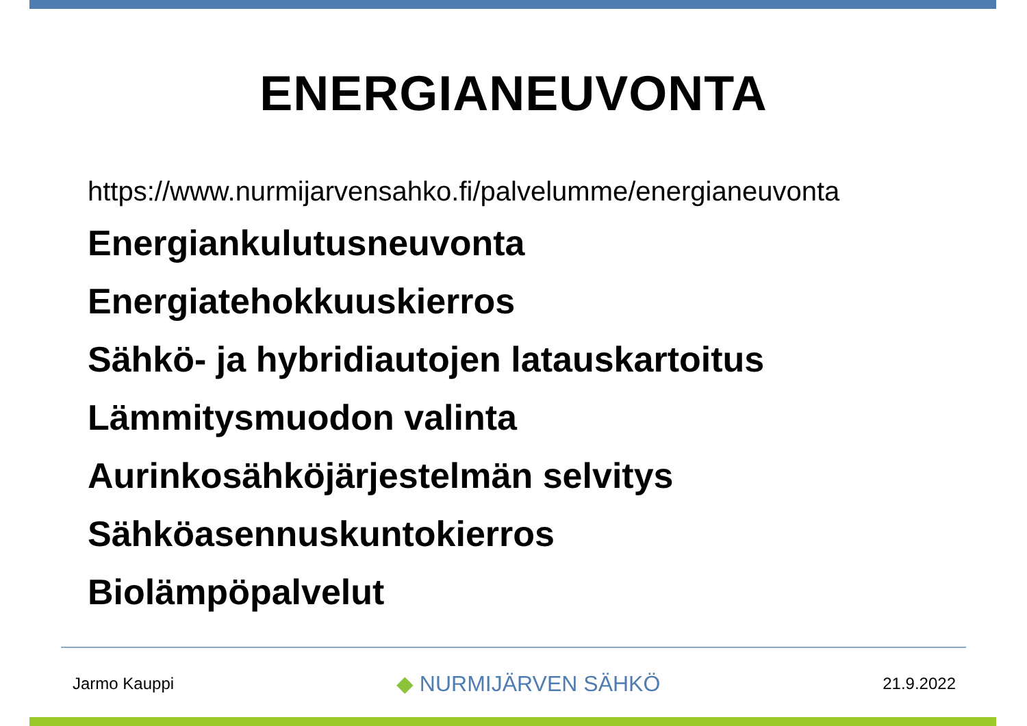ENERGIANEUVONTA
https://www.nurmijarvensahko.fi/palvelumme/energianeuvonta
Energiankulutusneuvonta
Energiatehokkuuskierros
Sähkö- ja hybridiautojen latauskartoitus
Lämmitysmuodon valinta
Aurinkosähköjärjestelmän selvitys
Sähköasennuskuntokierros
Biolämpöpalvelut
Jarmo Kauppi ◆ NURMIJÄRVEN SÄHKÖ 21.9.2022